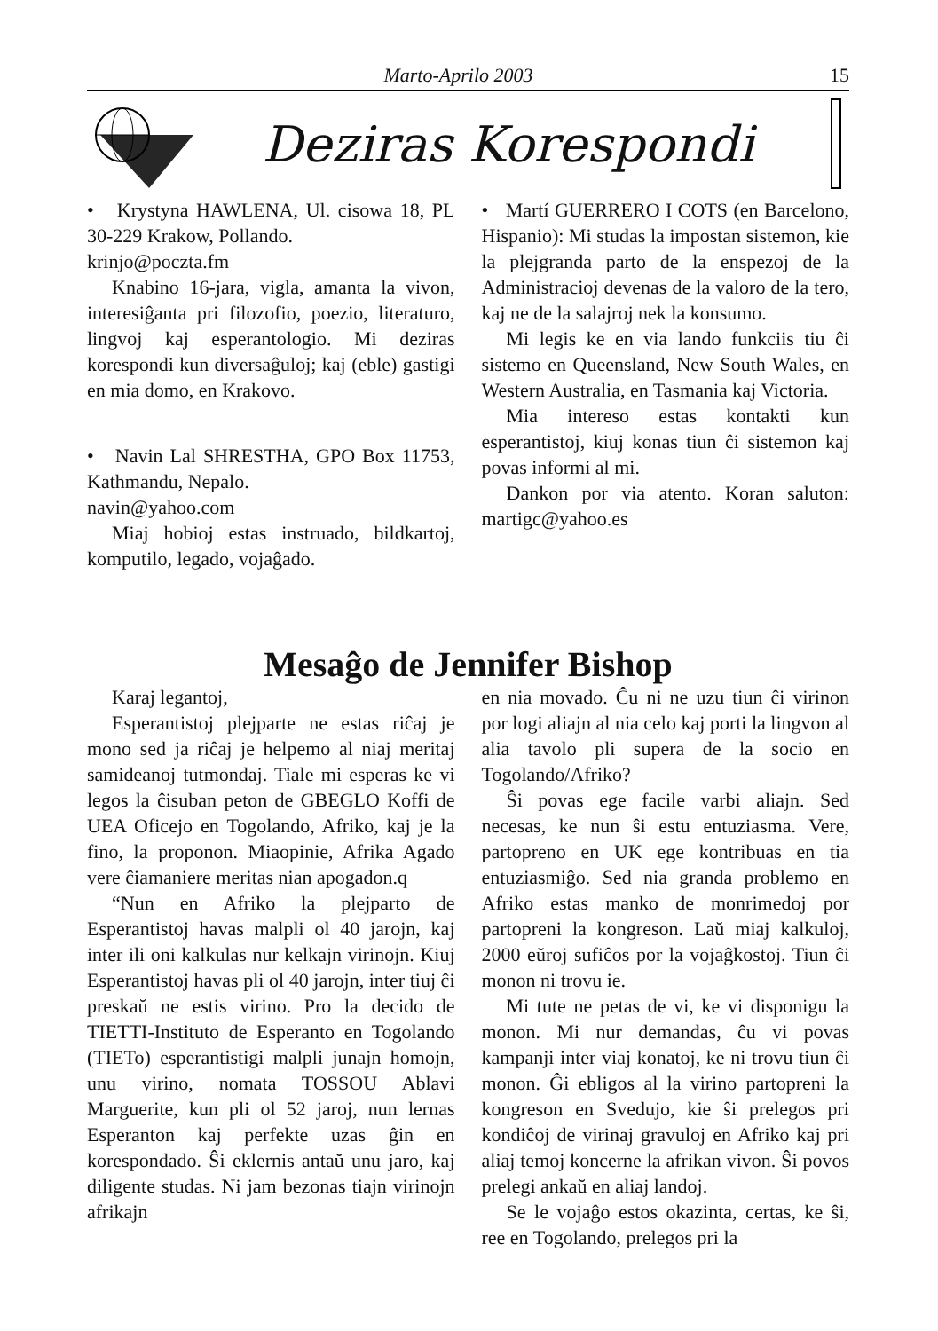Marto-Aprilo 2003 15
Deziras Korespondi
• Krystyna HAWLENA, Ul. cisowa 18, PL 30-229 Krakow, Pollando.
krinjo@poczta.fm
Knabino 16-jara, vigla, amanta la vivon, interesiĝanta pri filozofio, poezio, literaturo, lingvoj kaj esperantologio. Mi deziras korespondi kun diversaĝuloj; kaj (eble) gastigi en mia domo, en Krakovo.
• Navin Lal SHRESTHA, GPO Box 11753, Kathmandu, Nepalo.
navin@yahoo.com
Miaj hobioj estas instruado, bildkartoj, komputilo, legado, vojaĝado.
• Martí GUERRERO I COTS (en Barcelono, Hispanio): Mi studas la impostan sistemon, kie la plejgranda parto de la enspezoj de la Administracioj devenas de la valoro de la tero, kaj ne de la salajroj nek la konsumo.
Mi legis ke en via lando funkciis tiu ĉi sistemo en Queensland, New South Wales, en Western Australia, en Tasmania kaj Victoria.
Mia intereso estas kontakti kun esperantistoj, kiuj konas tiun ĉi sistemon kaj povas informi al mi.
Dankon por via atento. Koran saluton: martigc@yahoo.es
Mesaĝo de Jennifer Bishop
Karaj legantoj,
Esperantistoj plejparte ne estas riĉaj je mono sed ja riĉaj je helpemo al niaj meritaj samideanoj tutmondaj. Tiale mi esperas ke vi legos la ĉisuban peton de GBEGLO Koffi de UEA Oficejo en Togolando, Afriko, kaj je la fino, la proponon. Miaopinie, Afrika Agado vere ĉiamaniere meritas nian apogadon.q
“Nun en Afriko la plejparto de Esperantistoj havas malpli ol 40 jarojn, kaj inter ili oni kalkulas nur kelkajn virinojn. Kiuj Esperantistoj havas pli ol 40 jarojn, inter tiuj ĉi preskaŭ ne estis virino. Pro la decido de TIETTI-Instituto de Esperanto en Togolando (TIETo) esperantistigi malpli junajn homojn, unu virino, nomata TOSSOU Ablavi Marguerite, kun pli ol 52 jaroj, nun lernas Esperanton kaj perfekte uzas ĝin en korespondado. Ŝi eklernis antaŭ unu jaro, kaj diligente studas. Ni jam bezonas tiajn virinojn afrikajn
en nia movado. Ĉu ni ne uzu tiun ĉi virinon por logi aliajn al nia celo kaj porti la lingvon al alia tavolo pli supera de la socio en Togolando/Afriko?
Ŝi povas ege facile varbi aliajn. Sed necesas, ke nun ŝi estu entuziasma. Vere, partopreno en UK ege kontribuas en tia entuziasmiĝo. Sed nia granda problemo en Afriko estas manko de monrimedoj por partopreni la kongreson. Laŭ miaj kalkuloj, 2000 eŭroj sufiĉos por la vojaĝkostoj. Tiun ĉi monon ni trovu ie.
Mi tute ne petas de vi, ke vi disponigu la monon. Mi nur demandas, ĉu vi povas kampanji inter viaj konatoj, ke ni trovu tiun ĉi monon. Ĝi ebligos al la virino partopreni la kongreson en Svedujo, kie ŝi prelegos pri kondiĉoj de virinaj gravuloj en Afriko kaj pri aliaj temoj koncerne la afrikan vivon. Ŝi povos prelegi ankaŭ en aliaj landoj.
Se le vojaĝo estos okazinta, certas, ke ŝi, ree en Togolando, prelegos pri la